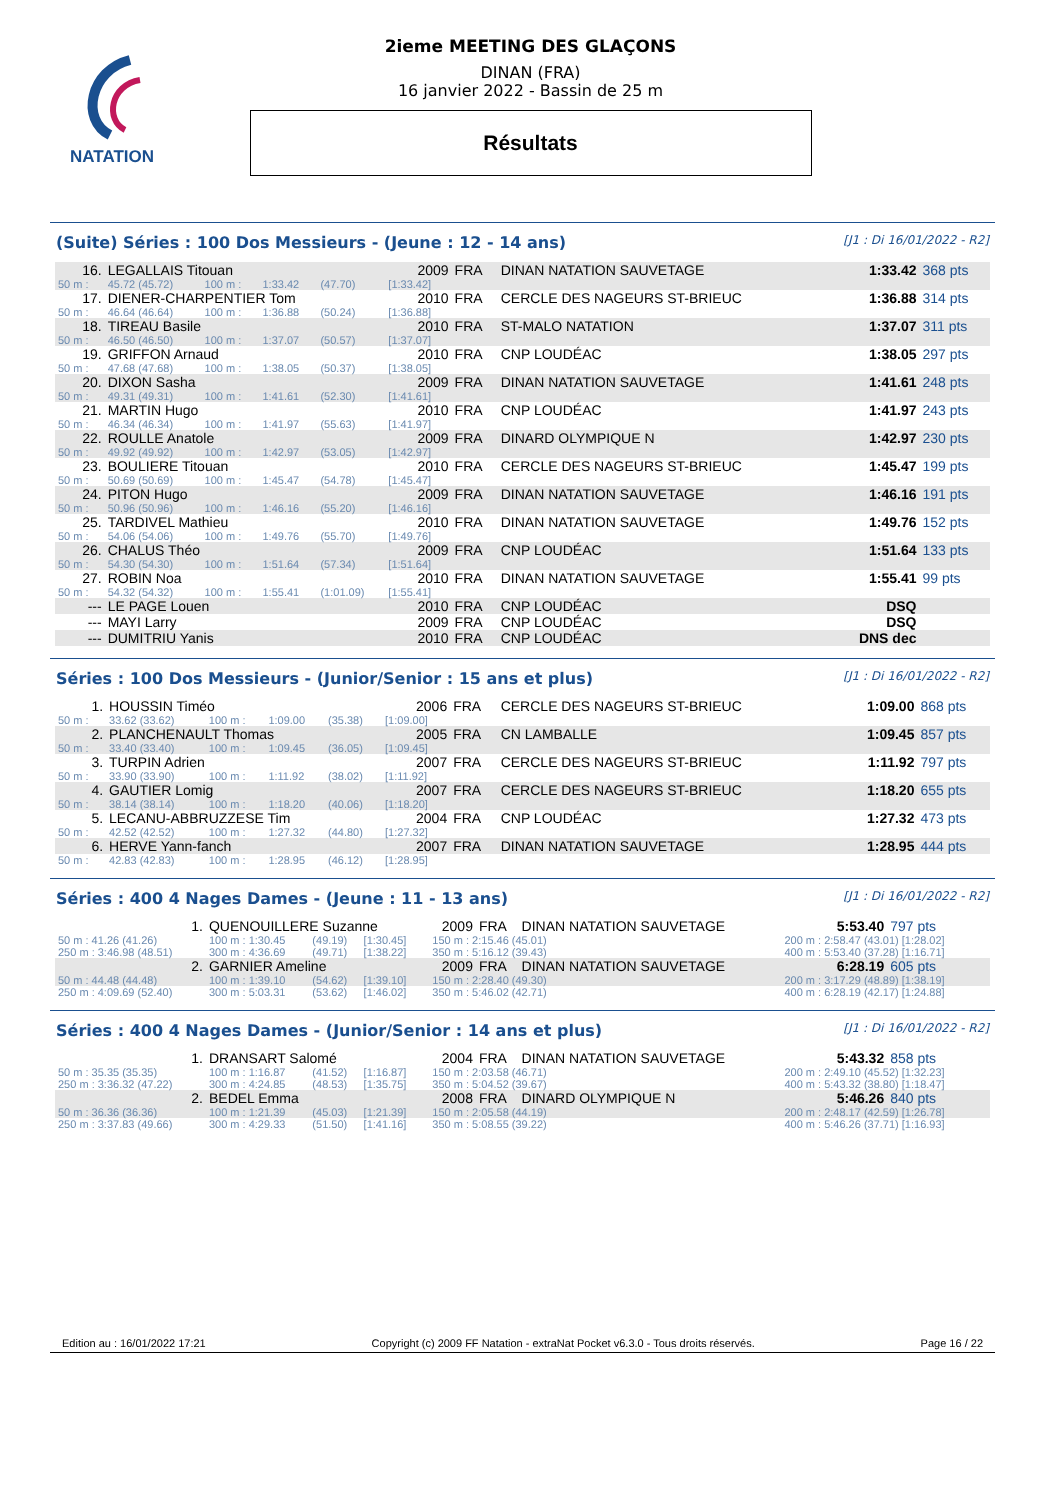NATATION
2ieme MEETING DES GLAÇONS
DINAN (FRA)
16 janvier 2022 - Bassin de 25 m
Résultats
(Suite) Séries : 100 Dos Messieurs - (Jeune : 12 - 14 ans) [J1 : Di 16/01/2022 - R2]
| 16. | LEGALLAIS Titouan | | | | 2009 | FRA | DINAN NATATION SAUVETAGE | 1:33.42 | 368 pts |
| 50 m : | 45.72 (45.72) | 100 m : | 1:33.42 | (47.70) | [1:33.42] | | | | |
| 17. | DIENER-CHARPENTIER Tom | | | | 2010 | FRA | CERCLE DES NAGEURS ST-BRIEUC | 1:36.88 | 314 pts |
| 50 m : | 46.64 (46.64) | 100 m : | 1:36.88 | (50.24) | [1:36.88] | | | | |
| 18. | TIREAU Basile | | | | 2010 | FRA | ST-MALO NATATION | 1:37.07 | 311 pts |
| 50 m : | 46.50 (46.50) | 100 m : | 1:37.07 | (50.57) | [1:37.07] | | | | |
| 19. | GRIFFON Arnaud | | | | 2010 | FRA | CNP LOUDÉAC | 1:38.05 | 297 pts |
| 50 m : | 47.68 (47.68) | 100 m : | 1:38.05 | (50.37) | [1:38.05] | | | | |
| 20. | DIXON Sasha | | | | 2009 | FRA | DINAN NATATION SAUVETAGE | 1:41.61 | 248 pts |
| 50 m : | 49.31 (49.31) | 100 m : | 1:41.61 | (52.30) | [1:41.61] | | | | |
| 21. | MARTIN Hugo | | | | 2010 | FRA | CNP LOUDÉAC | 1:41.97 | 243 pts |
| 50 m : | 46.34 (46.34) | 100 m : | 1:41.97 | (55.63) | [1:41.97] | | | | |
| 22. | ROULLE Anatole | | | | 2009 | FRA | DINARD OLYMPIQUE N | 1:42.97 | 230 pts |
| 50 m : | 49.92 (49.92) | 100 m : | 1:42.97 | (53.05) | [1:42.97] | | | | |
| 23. | BOULIERE Titouan | | | | 2010 | FRA | CERCLE DES NAGEURS ST-BRIEUC | 1:45.47 | 199 pts |
| 50 m : | 50.69 (50.69) | 100 m : | 1:45.47 | (54.78) | [1:45.47] | | | | |
| 24. | PITON Hugo | | | | 2009 | FRA | DINAN NATATION SAUVETAGE | 1:46.16 | 191 pts |
| 50 m : | 50.96 (50.96) | 100 m : | 1:46.16 | (55.20) | [1:46.16] | | | | |
| 25. | TARDIVEL Mathieu | | | | 2010 | FRA | DINAN NATATION SAUVETAGE | 1:49.76 | 152 pts |
| 50 m : | 54.06 (54.06) | 100 m : | 1:49.76 | (55.70) | [1:49.76] | | | | |
| 26. | CHALUS Théo | | | | 2009 | FRA | CNP LOUDÉAC | 1:51.64 | 133 pts |
| 50 m : | 54.30 (54.30) | 100 m : | 1:51.64 | (57.34) | [1:51.64] | | | | |
| 27. | ROBIN Noa | | | | 2010 | FRA | DINAN NATATION SAUVETAGE | 1:55.41 | 99 pts |
| 50 m : | 54.32 (54.32) | 100 m : | 1:55.41 | (1:01.09) | [1:55.41] | | | | |
| --- | LE PAGE Louen | | | | 2010 | FRA | CNP LOUDÉAC | DSQ | |
| --- | MAYI Larry | | | | 2009 | FRA | CNP LOUDÉAC | DSQ | |
| --- | DUMITRIU Yanis | | | | 2010 | FRA | CNP LOUDÉAC | DNS dec | |
Séries : 100 Dos Messieurs - (Junior/Senior : 15 ans et plus) [J1 : Di 16/01/2022 - R2]
| 1. | HOUSSIN Timéo | | | | 2006 | FRA | CERCLE DES NAGEURS ST-BRIEUC | 1:09.00 | 868 pts |
| 50 m : | 33.62 (33.62) | 100 m : | 1:09.00 | (35.38) | [1:09.00] | | | | |
| 2. | PLANCHENAULT Thomas | | | | 2005 | FRA | CN LAMBALLE | 1:09.45 | 857 pts |
| 50 m : | 33.40 (33.40) | 100 m : | 1:09.45 | (36.05) | [1:09.45] | | | | |
| 3. | TURPIN Adrien | | | | 2007 | FRA | CERCLE DES NAGEURS ST-BRIEUC | 1:11.92 | 797 pts |
| 50 m : | 33.90 (33.90) | 100 m : | 1:11.92 | (38.02) | [1:11.92] | | | | |
| 4. | GAUTIER Lomig | | | | 2007 | FRA | CERCLE DES NAGEURS ST-BRIEUC | 1:18.20 | 655 pts |
| 50 m : | 38.14 (38.14) | 100 m : | 1:18.20 | (40.06) | [1:18.20] | | | | |
| 5. | LECANU-ABBRUZZESE Tim | | | | 2004 | FRA | CNP LOUDÉAC | 1:27.32 | 473 pts |
| 50 m : | 42.52 (42.52) | 100 m : | 1:27.32 | (44.80) | [1:27.32] | | | | |
| 6. | HERVE Yann-fanch | | | | 2007 | FRA | DINAN NATATION SAUVETAGE | 1:28.95 | 444 pts |
| 50 m : | 42.83 (42.83) | 100 m : | 1:28.95 | (46.12) | [1:28.95] | | | | |
Séries : 400 4 Nages Dames - (Jeune : 11 - 13 ans) [J1 : Di 16/01/2022 - R2]
| 1. | QUENOUILLERE Suzanne | | | | 2009 | FRA | DINAN NATATION SAUVETAGE | 5:53.40 | 797 pts |
| 50 m : 41.26 (41.26) | 100 m : 1:30.45 | (49.19) | [1:30.45] | | 150 m : 2:15.46 (45.01) | | | 200 m : 2:58.47 (43.01) [1:28.02] | |
| 250 m : 3:46.98 (48.51) | 300 m : 4:36.69 | (49.71) | [1:38.22] | | 350 m : 5:16.12 (39.43) | | | 400 m : 5:53.40 (37.28) [1:16.71] | |
| 2. | GARNIER Ameline | | | | 2009 | FRA | DINAN NATATION SAUVETAGE | 6:28.19 | 605 pts |
| 50 m : 44.48 (44.48) | 100 m : 1:39.10 | (54.62) | [1:39.10] | | 150 m : 2:28.40 (49.30) | | | 200 m : 3:17.29 (48.89) [1:38.19] | |
| 250 m : 4:09.69 (52.40) | 300 m : 5:03.31 | (53.62) | [1:46.02] | | 350 m : 5:46.02 (42.71) | | | 400 m : 6:28.19 (42.17) [1:24.88] | |
Séries : 400 4 Nages Dames - (Junior/Senior : 14 ans et plus) [J1 : Di 16/01/2022 - R2]
| 1. | DRANSART Salomé | | | | 2004 | FRA | DINAN NATATION SAUVETAGE | 5:43.32 | 858 pts |
| 50 m : 35.35 (35.35) | 100 m : 1:16.87 | (41.52) | [1:16.87] | | 150 m : 2:03.58 (46.71) | | | 200 m : 2:49.10 (45.52) [1:32.23] | |
| 250 m : 3:36.32 (47.22) | 300 m : 4:24.85 | (48.53) | [1:35.75] | | 350 m : 5:04.52 (39.67) | | | 400 m : 5:43.32 (38.80) [1:18.47] | |
| 2. | BEDEL Emma | | | | 2008 | FRA | DINARD OLYMPIQUE N | 5:46.26 | 840 pts |
| 50 m : 36.36 (36.36) | 100 m : 1:21.39 | (45.03) | [1:21.39] | | 150 m : 2:05.58 (44.19) | | | 200 m : 2:48.17 (42.59) [1:26.78] | |
| 250 m : 3:37.83 (49.66) | 300 m : 4:29.33 | (51.50) | [1:41.16] | | 350 m : 5:08.55 (39.22) | | | 400 m : 5:46.26 (37.71) [1:16.93] | |
Edition au : 16/01/2022 17:21 Copyright (c) 2009 FF Natation - extraNat Pocket v6.3.0 - Tous droits réservés. Page 16 / 22